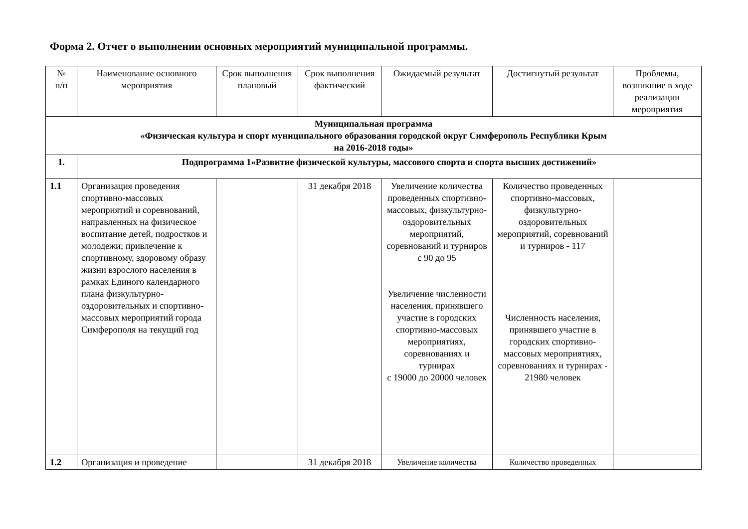Форма 2. Отчет о выполнении основных мероприятий муниципальной программы.
| № п/п | Наименование основного мероприятия | Срок выполнения плановый | Срок выполнения фактический | Ожидаемый результат | Достигнутый результат | Проблемы, возникшие в ходе реализации мероприятия |
| --- | --- | --- | --- | --- | --- | --- |
| Муниципальная программа «Физическая культура и спорт муниципального образования городской округ Симферополь Республики Крым на 2016-2018 годы» | | | | | | |
| 1. | Подпрограмма 1«Развитие физической культуры, массового спорта и спорта высших достижений» | | | | | |
| 1.1 | Организация проведения спортивно-массовых мероприятий и соревнований, направленных на физическое воспитание детей, подростков и молодежи; привлечение к спортивному, здоровому образу жизни взрослого населения в рамках Единого календарного плана физкультурно-оздоровительных и спортивно-массовых мероприятий города Симферополя на текущий год | | 31 декабря 2018 | Увеличение количества проведенных спортивно-массовых, физкультурно-оздоровительных мероприятий, соревнований и турниров с 90 до 95 Увеличение численности населения, принявшего участие в городских спортивно-массовых мероприятиях, соревнованиях и турнирах с 19000 до 20000 человек | Количество проведенных спортивно-массовых, физкультурно-оздоровительных мероприятий, соревнований и турниров - 117 Численность населения, принявшего участие в городских спортивно-массовых мероприятиях, соревнованиях и турнирах - 21980 человек | |
| 1.2 | Организация и проведение | | 31 декабря 2018 | Увеличение количества | Количество проведенных | |